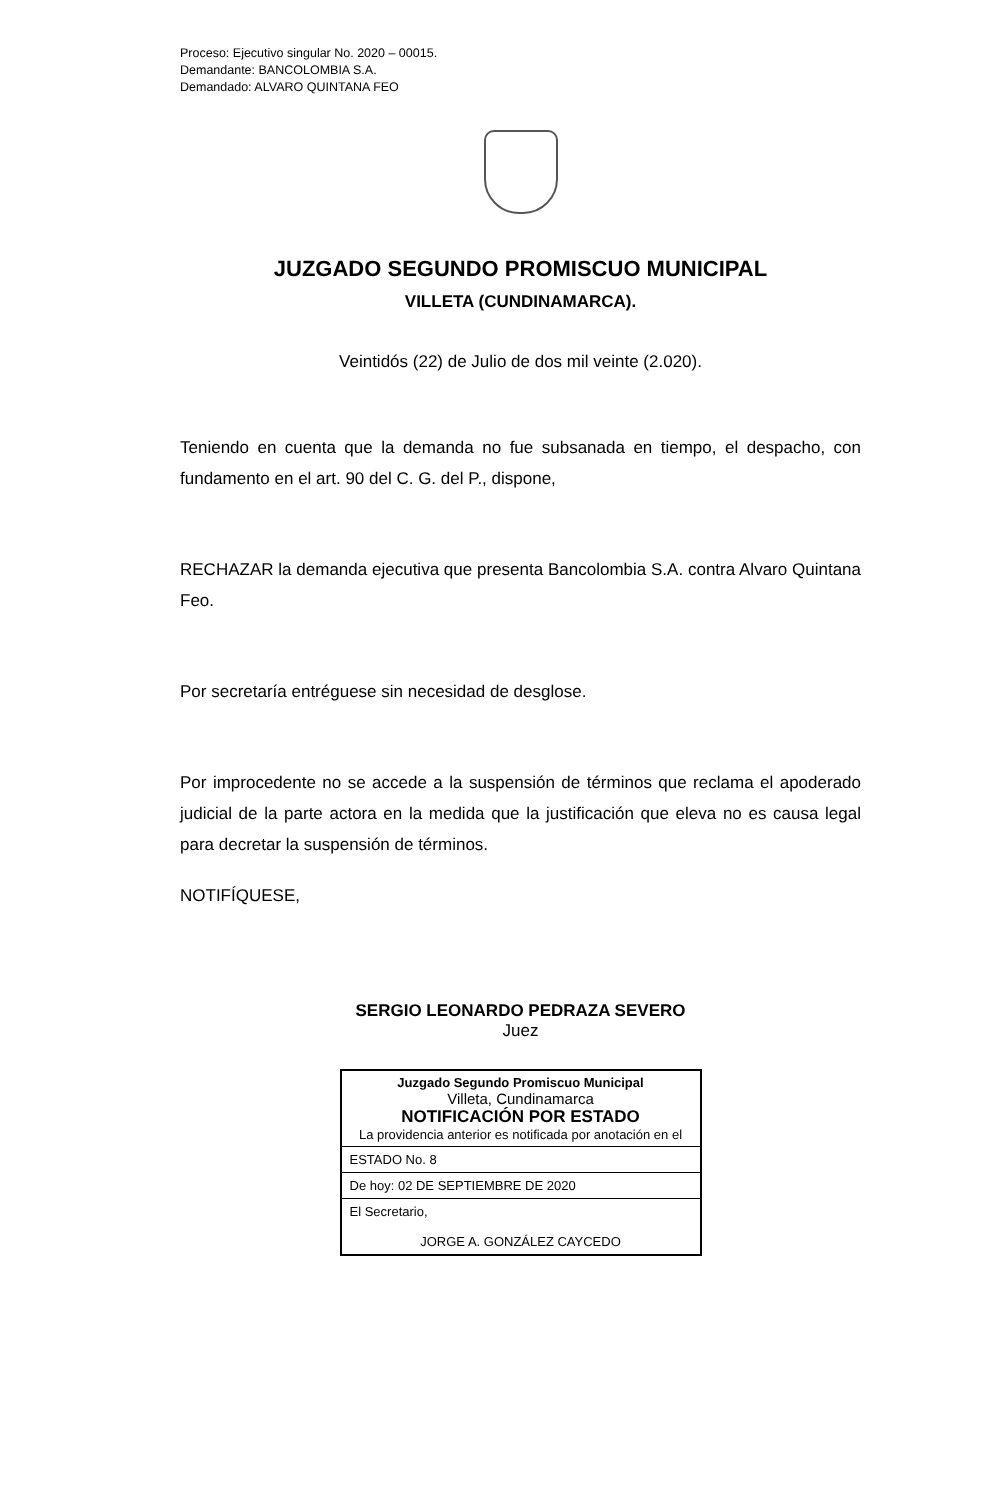Proceso: Ejecutivo singular No. 2020 – 00015.
Demandante: BANCOLOMBIA S.A.
Demandado: ALVARO QUINTANA FEO
JUZGADO SEGUNDO PROMISCUO MUNICIPAL
VILLETA (CUNDINAMARCA).
Veintidós (22) de Julio de dos mil veinte (2.020).
Teniendo en cuenta que la demanda no fue subsanada en tiempo, el despacho, con fundamento en el art. 90 del C. G. del P., dispone,
RECHAZAR la demanda ejecutiva que presenta Bancolombia S.A. contra Alvaro Quintana Feo.
Por secretaría entréguese sin necesidad de desglose.
Por improcedente no se accede a la suspensión de términos que reclama el apoderado judicial de la parte actora en la medida que la justificación que eleva no es causa legal para decretar la suspensión de términos.
NOTIFÍQUESE,
SERGIO LEONARDO PEDRAZA SEVERO
Juez
Juzgado Segundo Promiscuo Municipal
Villeta, Cundinamarca
NOTIFICACIÓN POR ESTADO
La providencia anterior es notificada por anotación en el
ESTADO No. 8
De hoy: 02 DE SEPTIEMBRE DE 2020
El Secretario,
JORGE A. GONZÁLEZ CAYCEDO